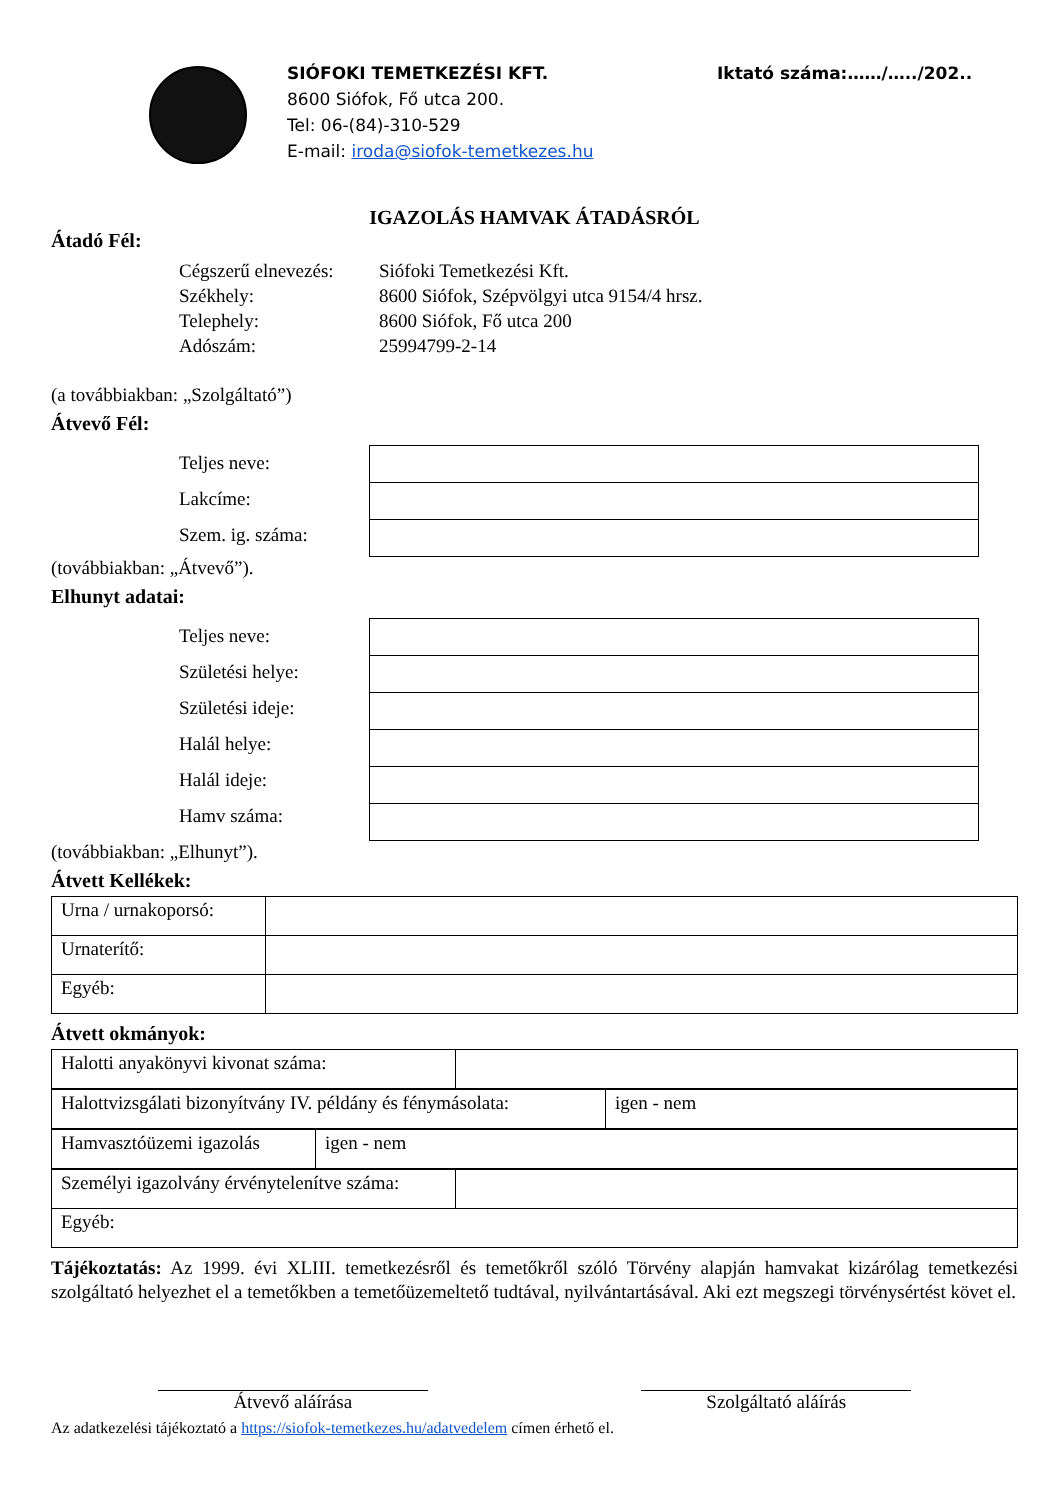SIÓFOKI TEMETKEZÉSI KFT.
8600 Siófok, Fő utca 200.
Tel: 06-(84)-310-529
E-mail: iroda@siofok-temetkezes.hu
Iktató száma:……/…../202..
IGAZOLÁS HAMVAK ÁTADÁSRÓL
Átadó Fél:
Cégszerű elnevezés: Siófoki Temetkezési Kft.
Székhely: 8600 Siófok, Szépvölgyi utca 9154/4 hrsz.
Telephely: 8600 Siófok, Fő utca 200
Adószám: 25994799-2-14
(a továbbiakban: „Szolgáltató”)
Átvevő Fél:
Teljes neve:
Lakcíme:
Szem. ig. száma:
(továbbiakban: „Átvevő”).
Elhunyt adatai:
Teljes neve:
Születési helye:
Születési ideje:
Halál helye:
Halál ideje:
Hamv száma:
(továbbiakban: „Elhunyt”).
Átvett Kellékek:
| Urna / urnakoporsó: | |
| Urnaterítő: | |
| Egyéb: | |
Átvett okmányok:
| Halotti anyakönyvi kivonat száma: | |
| Halottvizsgálati bizonyítvány IV. példány és fénymásolata: | igen - nem |
| Hamvasztóüzemi igazolás | igen - nem |
| Személyi igazolvány érvénytelenítve száma: | |
| Egyéb: | |
Tájékoztatás: Az 1999. évi XLIII. temetkezésről és temetőkről szóló Törvény alapján hamvakat kizárólag temetkezési szolgáltató helyezhet el a temetőkben a temetőüzemeltető tudtával, nyilvántartásával. Aki ezt megszegi törvénysértést követ el.
Átvevő aláírása Szolgáltató aláírás
Az adatkezelési tájékoztató a https://siofok-temetkezes.hu/adatvedelem címen érhető el.